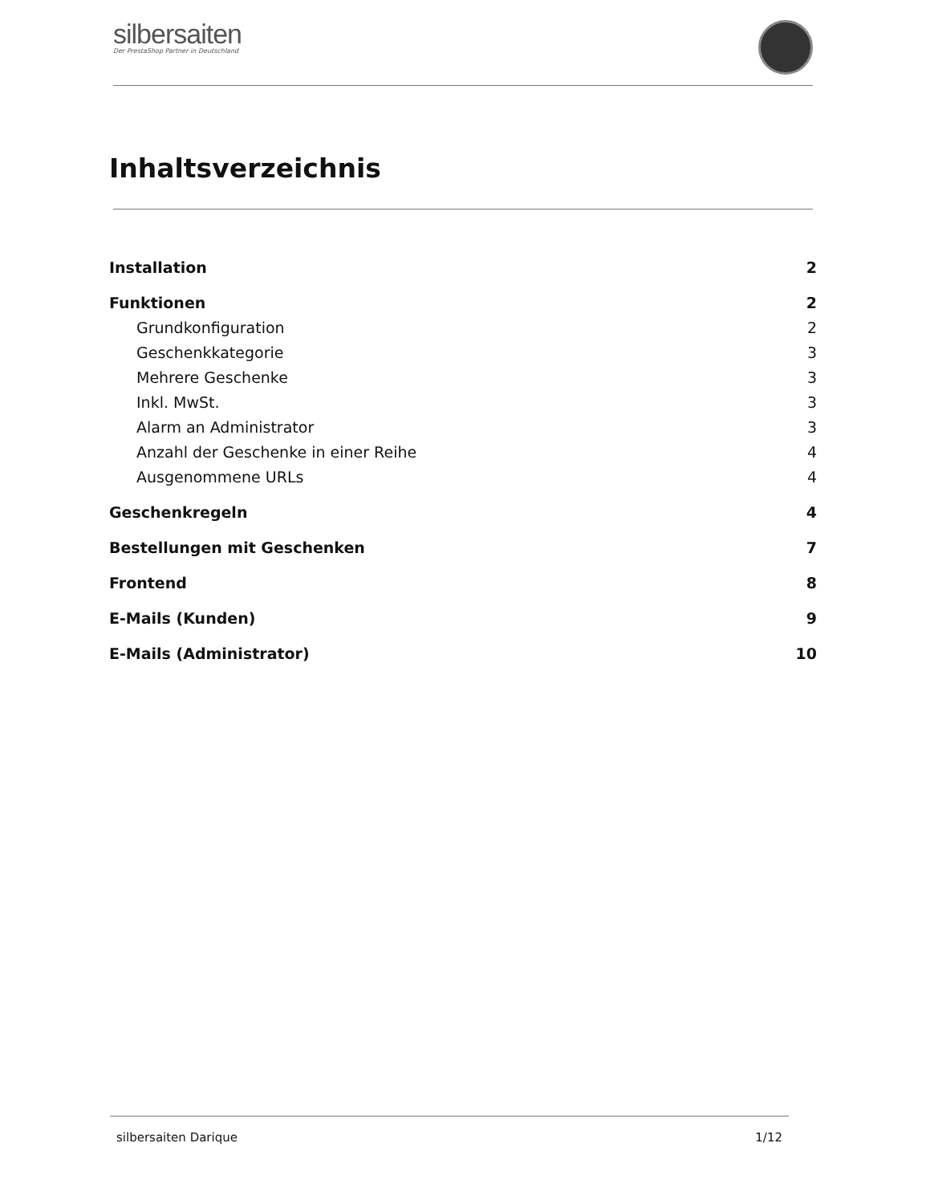silbersaiten
Der PrestaShop Partner in Deutschland
Inhaltsverzeichnis
Installation 2
Funktionen 2
Grundkonfiguration 2
Geschenkkategorie 3
Mehrere Geschenke 3
Inkl. MwSt. 3
Alarm an Administrator 3
Anzahl der Geschenke in einer Reihe 4
Ausgenommene URLs 4
Geschenkregeln 4
Bestellungen mit Geschenken 7
Frontend 8
E-Mails (Kunden) 9
E-Mails (Administrator) 10
silbersaiten Darique 1/12